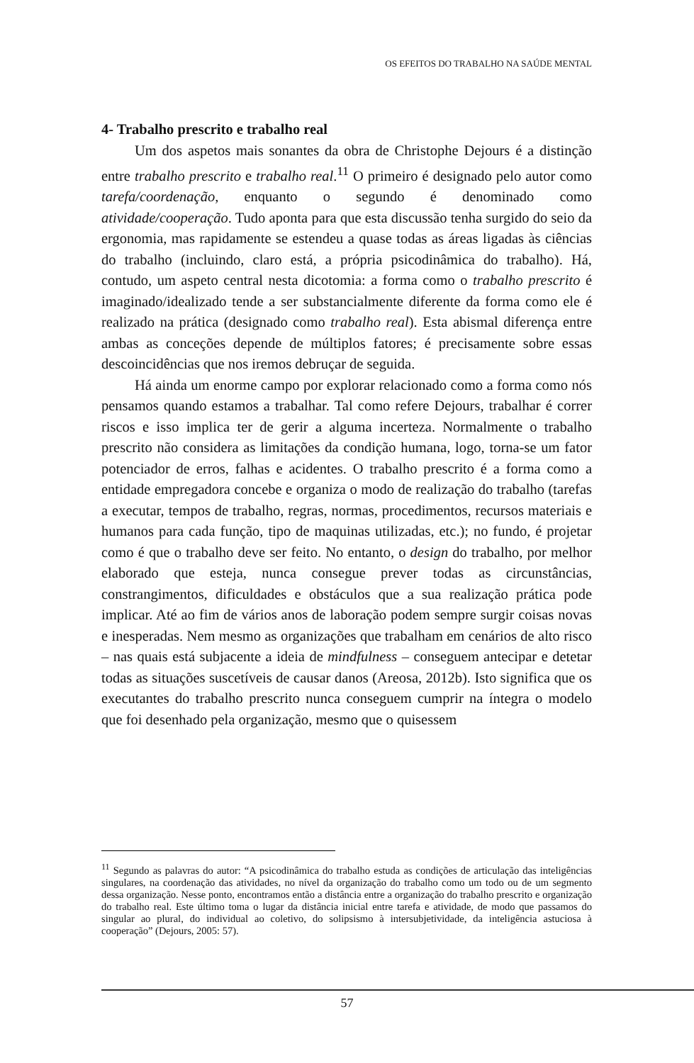OS EFEITOS DO TRABALHO NA SAÚDE MENTAL
4- Trabalho prescrito e trabalho real
Um dos aspetos mais sonantes da obra de Christophe Dejours é a distinção entre trabalho prescrito e trabalho real.<sup>11</sup> O primeiro é designado pelo autor como tarefa/coordenação, enquanto o segundo é denominado como atividade/cooperação. Tudo aponta para que esta discussão tenha surgido do seio da ergonomia, mas rapidamente se estendeu a quase todas as áreas ligadas às ciências do trabalho (incluindo, claro está, a própria psicodinâmica do trabalho). Há, contudo, um aspeto central nesta dicotomia: a forma como o trabalho prescrito é imaginado/idealizado tende a ser substancialmente diferente da forma como ele é realizado na prática (designado como trabalho real). Esta abismal diferença entre ambas as conceções depende de múltiplos fatores; é precisamente sobre essas descoincidências que nos iremos debruçar de seguida.
Há ainda um enorme campo por explorar relacionado como a forma como nós pensamos quando estamos a trabalhar. Tal como refere Dejours, trabalhar é correr riscos e isso implica ter de gerir a alguma incerteza. Normalmente o trabalho prescrito não considera as limitações da condição humana, logo, torna-se um fator potenciador de erros, falhas e acidentes. O trabalho prescrito é a forma como a entidade empregadora concebe e organiza o modo de realização do trabalho (tarefas a executar, tempos de trabalho, regras, normas, procedimentos, recursos materiais e humanos para cada função, tipo de maquinas utilizadas, etc.); no fundo, é projetar como é que o trabalho deve ser feito. No entanto, o design do trabalho, por melhor elaborado que esteja, nunca consegue prever todas as circunstâncias, constrangimentos, dificuldades e obstáculos que a sua realização prática pode implicar. Até ao fim de vários anos de laboração podem sempre surgir coisas novas e inesperadas. Nem mesmo as organizações que trabalham em cenários de alto risco – nas quais está subjacente a ideia de mindfulness – conseguem antecipar e detetar todas as situações suscetíveis de causar danos (Areosa, 2012b). Isto significa que os executantes do trabalho prescrito nunca conseguem cumprir na íntegra o modelo que foi desenhado pela organização, mesmo que o quisessem
<sup>11</sup> Segundo as palavras do autor: “A psicodinâmica do trabalho estuda as condições de articulação das inteligências singulares, na coordenação das atividades, no nível da organização do trabalho como um todo ou de um segmento dessa organização. Nesse ponto, encontramos então a distância entre a organização do trabalho prescrito e organização do trabalho real. Este último toma o lugar da distância inicial entre tarefa e atividade, de modo que passamos do singular ao plural, do individual ao coletivo, do solipsismo à intersubjetividade, da inteligência astuciosa à cooperação” (Dejours, 2005: 57).
57